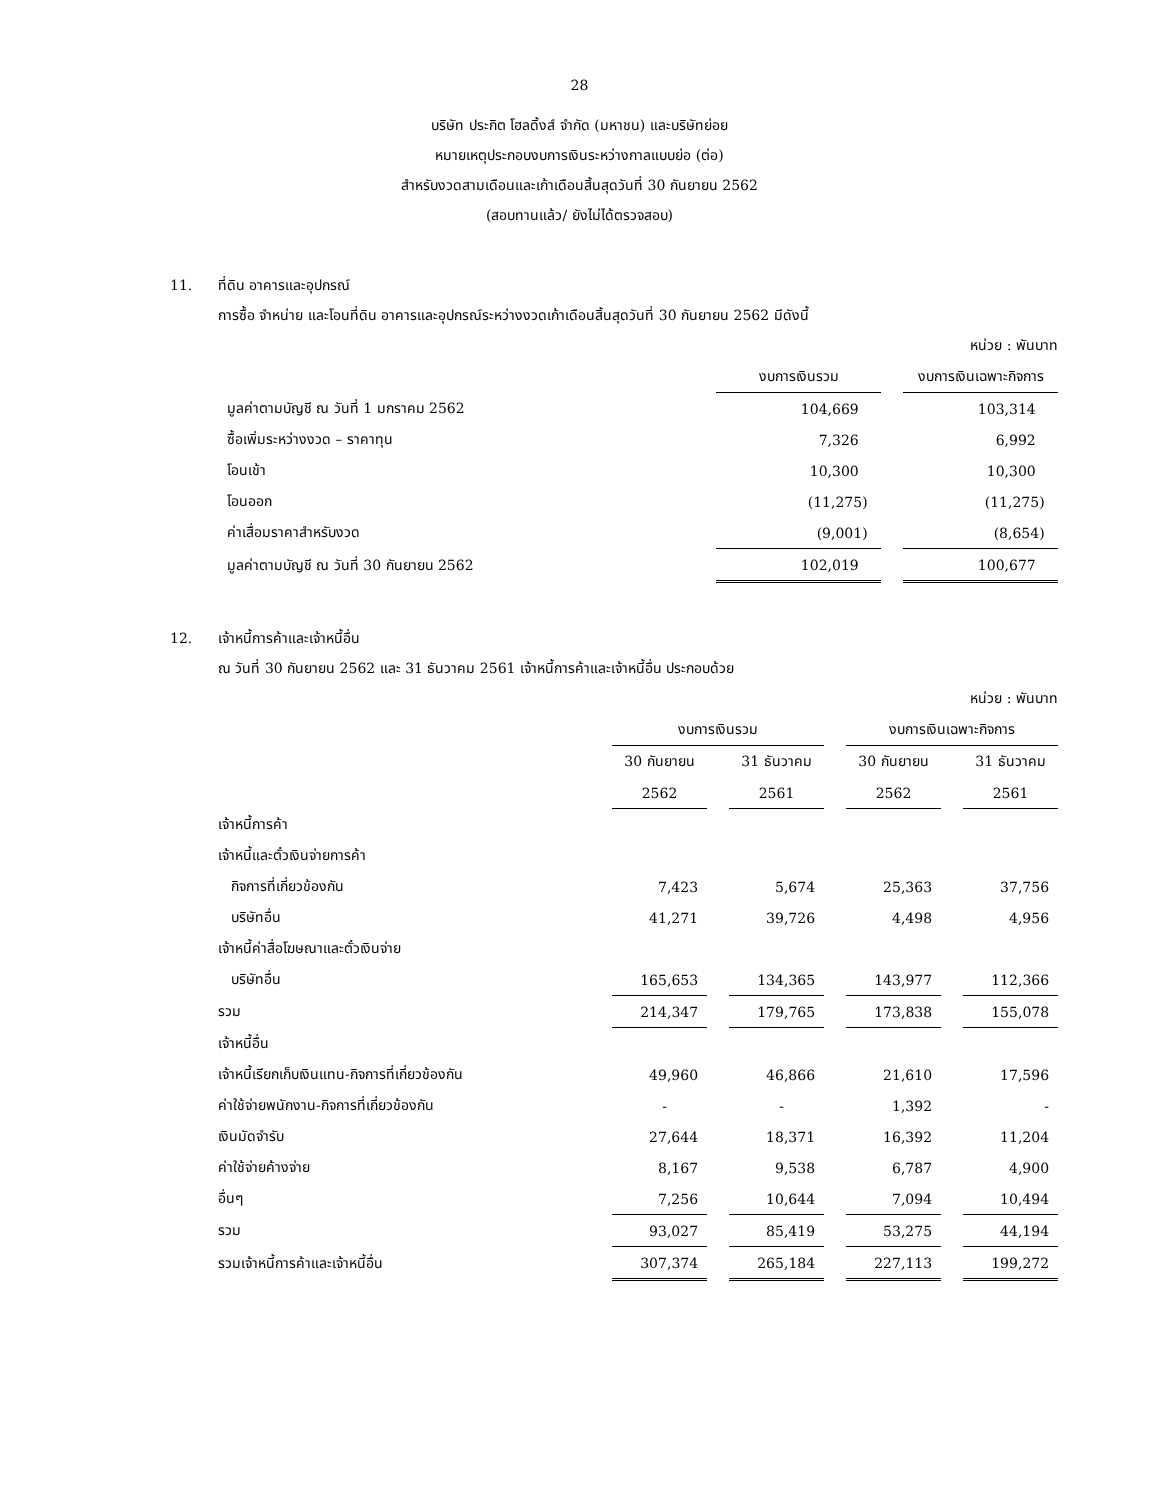28
บริษัท ประกิต โฮลดิ้งส์ จำกัด (มหาชน) และบริษัทย่อย
หมายเหตุประกอบงบการเงินระหว่างกาลแบบย่อ (ต่อ)
สำหรับงวดสามเดือนและเก้าเดือนสิ้นสุดวันที่ 30 กันยายน 2562
(สอบทานแล้ว/ ยังไม่ได้ตรวจสอบ)
11. ที่ดิน อาคารและอุปกรณ์
การซื้อ จำหน่าย และโอนที่ดิน อาคารและอุปกรณ์ระหว่างงวดเก้าเดือนสิ้นสุดวันที่ 30 กันยายน 2562 มีดังนี้
| | | | หน่วย : พันบาท |
| | งบการเงินรวม | | งบการเงินเฉพาะกิจการ |
| มูลค่าตามบัญชี ณ วันที่ 1 มกราคม 2562 | 104,669 | | 103,314 |
| ซื้อเพิ่มระหว่างงวด – ราคาทุน | 7,326 | | 6,992 |
| โอนเข้า | 10,300 | | 10,300 |
| โอนออก | (11,275) | | (11,275) |
| ค่าเสื่อมราคาสำหรับงวด | (9,001) | | (8,654) |
| มูลค่าตามบัญชี ณ วันที่ 30 กันยายน 2562 | 102,019 | | 100,677 |
12. เจ้าหนี้การค้าและเจ้าหนี้อื่น
ณ วันที่ 30 กันยายน 2562 และ 31 ธันวาคม 2561 เจ้าหนี้การค้าและเจ้าหนี้อื่น ประกอบด้วย
| หน่วย : พันบาท | | | | | | | |
| | งบการเงินรวม | | | | งบการเงินเฉพาะกิจการ | | |
| | 30 กันยายน | | 31 ธันวาคม | | 30 กันยายน | | 31 ธันวาคม |
| | 2562 | | 2561 | | 2562 | | 2561 |
| เจ้าหนี้การค้า | | | | | | | |
| เจ้าหนี้และตั๋วเงินจ่ายการค้า | | | | | | | |
| กิจการที่เกี่ยวข้องกัน | 7,423 | | 5,674 | | 25,363 | | 37,756 |
| บริษัทอื่น | 41,271 | | 39,726 | | 4,498 | | 4,956 |
| เจ้าหนี้ค่าสื่อโฆษณาและตั๋วเงินจ่าย | | | | | | | |
| บริษัทอื่น | 165,653 | | 134,365 | | 143,977 | | 112,366 |
| รวม | 214,347 | | 179,765 | | 173,838 | | 155,078 |
| เจ้าหนี้อื่น | | | | | | | |
| เจ้าหนี้เรียกเก็บเงินแทน-กิจการที่เกี่ยวข้องกัน | 49,960 | | 46,866 | | 21,610 | | 17,596 |
| ค่าใช้จ่ายพนักงาน-กิจการที่เกี่ยวข้องกัน | - | | - | | 1,392 | | - |
| เงินมัดจำรับ | 27,644 | | 18,371 | | 16,392 | | 11,204 |
| ค่าใช้จ่ายค้างจ่าย | 8,167 | | 9,538 | | 6,787 | | 4,900 |
| อื่นๆ | 7,256 | | 10,644 | | 7,094 | | 10,494 |
| รวม | 93,027 | | 85,419 | | 53,275 | | 44,194 |
| รวมเจ้าหนี้การค้าและเจ้าหนี้อื่น | 307,374 | | 265,184 | | 227,113 | | 199,272 |